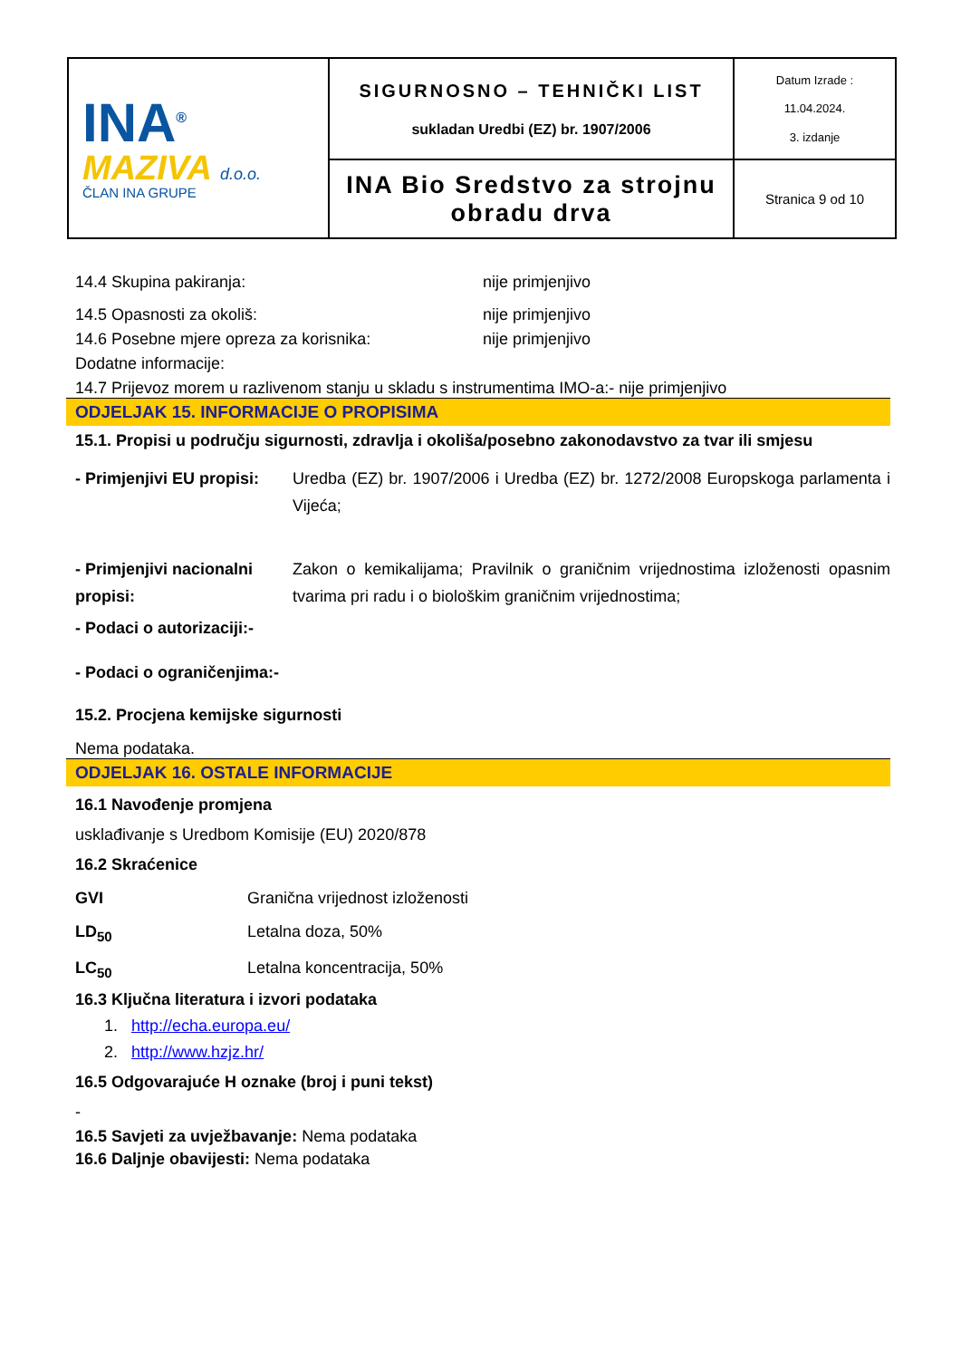| INA<sup>®</sup> MAZIVA d.o.o. ČLAN INA GRUPE | SIGURNOSNO – TEHNIČKI LIST sukladan Uredbi (EZ) br. 1907/2006 | Datum Izrade : 11.04.2024. 3. izdanje |
| | INA Bio Sredstvo za strojnu obradu drva | Stranica 9 od 10 |
14.4 Skupina pakiranja: nije primjenjivo
14.5 Opasnosti za okoliš: nije primjenjivo
14.6 Posebne mjere opreza za korisnika: nije primjenjivo
Dodatne informacije:
14.7 Prijevoz morem u razlivenom stanju u skladu s instrumentima IMO-a:- nije primjenjivo
ODJELJAK 15. INFORMACIJE O PROPISIMA
15.1. Propisi u području sigurnosti, zdravlja i okoliša/posebno zakonodavstvo za tvar ili smjesu
- Primjenjivi EU propisi: Uredba (EZ) br. 1907/2006 i Uredba (EZ) br. 1272/2008 Europskoga parlamenta i Vijeća;
- Primjenjivi nacionalni propisi: Zakon o kemikalijama; Pravilnik o graničnim vrijednostima izloženosti opasnim tvarima pri radu i o biološkim graničnim vrijednostima;
- Podaci o autorizaciji:-
- Podaci o ograničenjima:-
15.2. Procjena kemijske sigurnosti
Nema podataka.
ODJELJAK 16. OSTALE INFORMACIJE
16.1 Navođenje promjena
usklađivanje s Uredbom Komisije (EU) 2020/878
16.2 Skraćenice
GVI Granična vrijednost izloženosti
LD<sub>50</sub> Letalna doza, 50%
LC<sub>50</sub> Letalna koncentracija, 50%
16.3 Ključna literatura i izvori podataka
1. http://echa.europa.eu/
2. http://www.hzjz.hr/
16.5 Odgovarajuće H oznake (broj i puni tekst)
-
16.5 Savjeti za uvježbavanje: Nema podataka
16.6 Daljnje obavijesti: Nema podataka